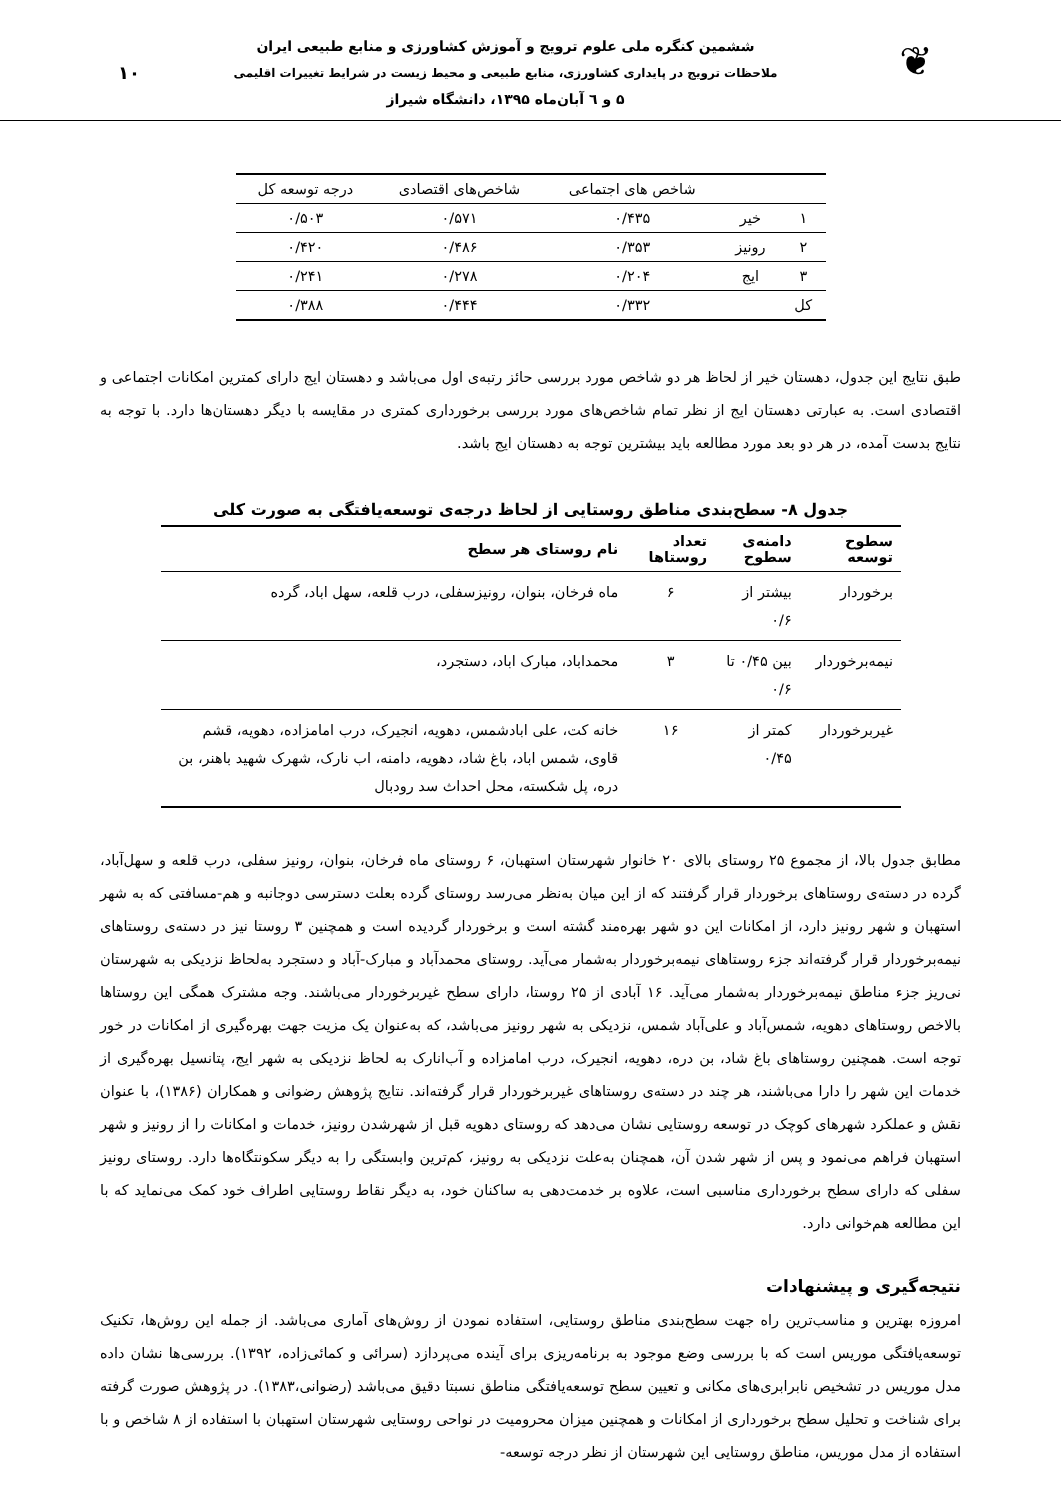❦
ششمین کنگره ملی علوم ترویج و آموزش کشاورزی و منابع طبیعی ایران
ملاحظات ترویج در پایداری کشاورزی، منابع طبیعی و محیط زیست در شرایط تغییرات اقلیمی
۵ و ٦ آبان‌ماه ۱۳۹۵، دانشگاه شیراز
۱۰
| | | شاخص های اجتماعی | شاخص‌های اقتصادی | درجه توسعه کل |
| --- | --- | --- | --- | --- |
| ۱ | خیر | ۰/۴۳۵ | ۰/۵۷۱ | ۰/۵۰۳ |
| ۲ | رونیز | ۰/۳۵۳ | ۰/۴۸۶ | ۰/۴۲۰ |
| ۳ | ایج | ۰/۲۰۴ | ۰/۲۷۸ | ۰/۲۴۱ |
| کل | | ۰/۳۳۲ | ۰/۴۴۴ | ۰/۳۸۸ |
طبق نتایج این جدول، دهستان خیر از لحاظ هر دو شاخص مورد بررسی حائز رتبه‌ی اول می‌باشد و دهستان ایج دارای کمترین امکانات اجتماعی و اقتصادی است. به عبارتی دهستان ایج از نظر تمام شاخص‌های مورد بررسی برخورداری کمتری در مقایسه با دیگر دهستان‌ها دارد. با توجه به نتایج بدست آمده، در هر دو بعد مورد مطالعه باید بیشترین توجه به دهستان ایج باشد.
جدول ۸- سطح‌بندی مناطق روستایی از لحاظ درجه‌ی توسعه‌یافتگی به صورت کلی
| سطوح توسعه | دامنه‌ی سطوح | تعداد روستاها | نام روستای هر سطح |
| --- | --- | --- | --- |
| برخوردار | بیشتر از ۰/۶ | ۶ | ماه فرخان، بنوان، رونیزسفلی، درب قلعه، سهل اباد، گرده |
| نیمه‌برخوردار | بین ۰/۴۵ تا ۰/۶ | ۳ | محمداباد، مبارک اباد، دستجرد، |
| غیربرخوردار | کمتر از ۰/۴۵ | ۱۶ | خانه کت، علی ابادشمس، دهویه، انجیرک، درب امامزاده، دهویه، قشم قاوی، شمس اباد، باغ شاد، دهویه، دامنه، اب نارک، شهرک شهید باهنر، بن دره، پل شکسته، محل احداث سد رودبال |
مطابق جدول بالا، از مجموع ۲۵ روستای بالای ۲۰ خانوار شهرستان استهبان، ۶ روستای ماه فرخان، بنوان، رونیز سفلی، درب قلعه و سهل‌آباد، گرده در دسته‌ی روستاهای برخوردار قرار گرفتند که از این میان به‌نظر می‌رسد روستای گرده بعلت دسترسی دوجانبه و هم-مسافتی که به شهر استهبان و شهر رونیز دارد، از امکانات این دو شهر بهره‌مند گشته است و برخوردار گردیده است و همچنین ۳ روستا نیز در دسته‌ی روستاهای نیمه‌برخوردار قرار گرفته‌اند جزء روستاهای نیمه‌برخوردار به‌شمار می‌آید. روستای محمدآباد و مبارک-آباد و دستجرد به‌لحاظ نزدیکی به شهرستان نی‌ریز جزء مناطق نیمه‌برخوردار به‌شمار می‌آید. ۱۶ آبادی از ۲۵ روستا، دارای سطح غیربرخوردار می‌باشند. وجه مشترک همگی این روستاها بالاخص روستاهای دهویه، شمس‌آباد و علی‌آباد شمس، نزدیکی به شهر رونیز می‌باشد، که به‌عنوان یک مزیت جهت بهره‌گیری از امکانات در خور توجه است. همچنین روستاهای باغ شاد، بن دره، دهویه، انجیرک، درب امامزاده و آب‌انارک به لحاظ نزدیکی به شهر ایج، پتانسیل بهره‌گیری از خدمات این شهر را دارا می‌باشند، هر چند در دسته‌ی روستاهای غیربرخوردار قرار گرفته‌اند. نتایج پژوهش رضوانی و همکاران (۱۳۸۶)، با عنوان نقش و عملکرد شهرهای کوچک در توسعه روستایی نشان می‌دهد که روستای دهویه قبل از شهرشدن رونیز، خدمات و امکانات را از رونیز و شهر استهبان فراهم می‌نمود و پس از شهر شدن آن، همچنان به‌علت نزدیکی به رونیز، کم‌ترین وابستگی را به دیگر سکونتگاه‌ها دارد. روستای رونیز سفلی که دارای سطح برخورداری مناسبی است، علاوه بر خدمت‌دهی به ساکنان خود، به دیگر نقاط روستایی اطراف خود کمک می‌نماید که با این مطالعه هم‌خوانی دارد.
نتیجه‌گیری و پیشنهادات
امروزه بهترین و مناسب‌ترین راه جهت سطح‌بندی مناطق روستایی، استفاده نمودن از روش‌های آماری می‌باشد. از جمله این روش‌ها، تکنیک توسعه‌یافتگی موریس است که با بررسی وضع موجود به برنامه‌ریزی برای آینده می‌پردازد (سرائی و کمائی‌زاده، ۱۳۹۲). بررسی‌ها نشان داده مدل موریس در تشخیص نابرابری‌های مکانی و تعیین سطح توسعه‌یافتگی مناطق نسبتا دقیق می‌باشد (رضوانی،۱۳۸۳). در پژوهش صورت گرفته برای شناخت و تحلیل سطح برخورداری از امکانات و همچنین میزان محرومیت در نواحی روستایی شهرستان استهبان با استفاده از ۸ شاخص و با استفاده از مدل موریس، مناطق روستایی این شهرستان از نظر درجه توسعه-